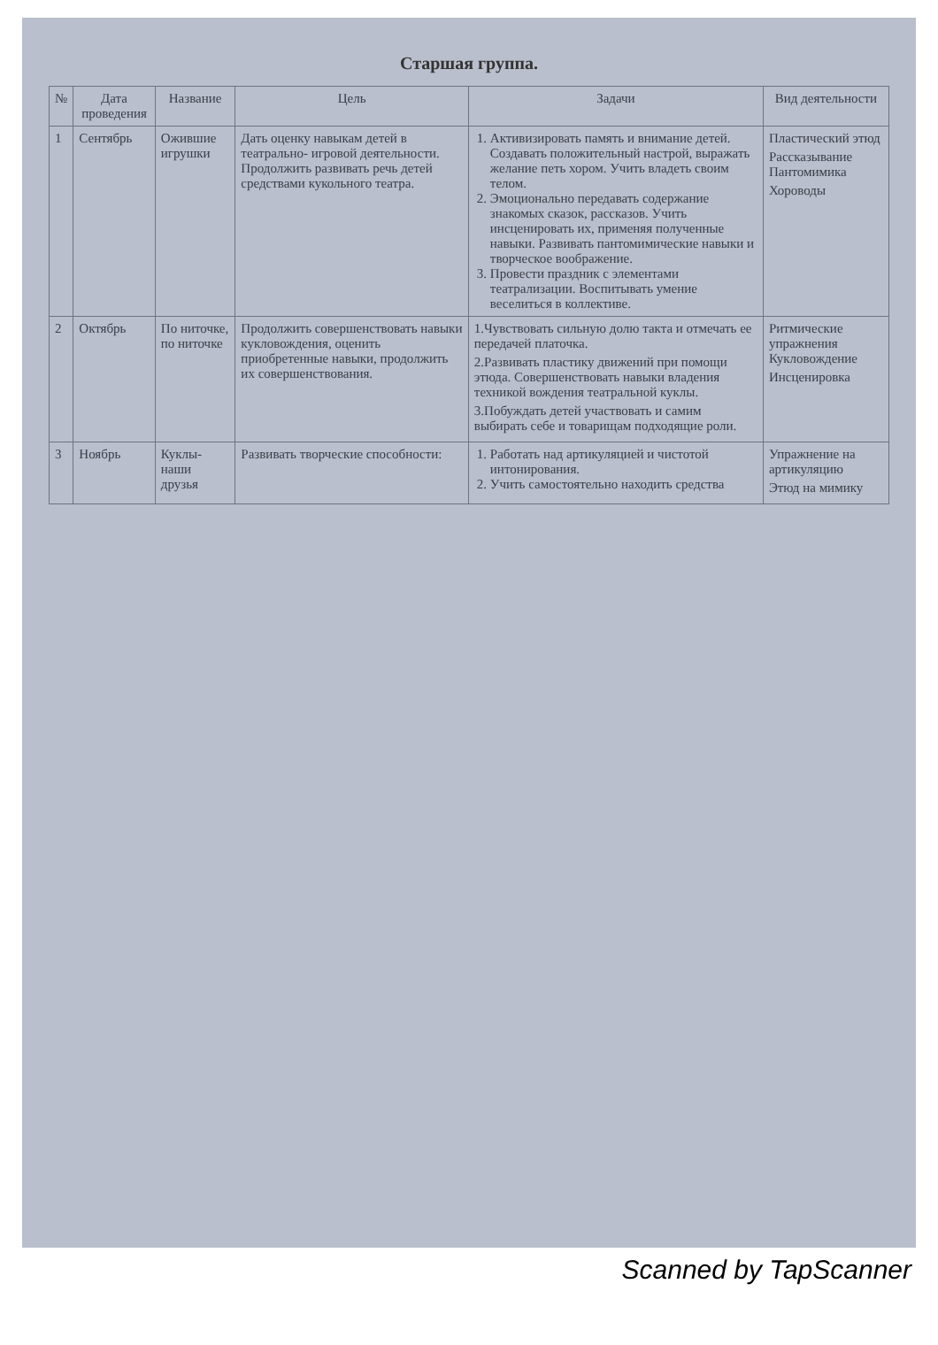Старшая группа.
| № | Дата проведения | Название | Цель | Задачи | Вид деятельности |
| --- | --- | --- | --- | --- | --- |
| 1 | Сентябрь | Ожившие игрушки | Дать оценку навыкам детей в театрально- игровой деятельности. Продолжить развивать речь детей средствами кукольного театра. | 1. Активизировать память и внимание детей. Создавать положительный настрой, выражать желание петь хором. Учить владеть своим телом. 2. Эмоционально передавать содержание знакомых сказок, рассказов. Учить инсценировать их, применяя полученные навыки. Развивать пантомимические навыки и творческое воображение. 3. Провести праздник с элементами театрализации. Воспитывать умение веселиться в коллективе. | Пластический этюд Рассказывание Пантомимика Хороводы |
| 2 | Октябрь | По ниточке, по ниточке | Продолжить совершенствовать навыки кукловождения, оценить приобретенные навыки, продолжить их совершенствования. | 1.Чувствовать сильную долю такта и отмечать ее передачей платочка. 2.Развивать пластику движений при помощи этюда. Совершенствовать навыки владения техникой вождения театральной куклы. 3.Побуждать детей участвовать и самим выбирать себе и товарищам подходящие роли. | Ритмические упражнения Кукловождение Инсценировка |
| 3 | Ноябрь | Куклы- наши друзья | Развивать творческие способности: | 1. Работать над артикуляцией и чистотой интонирования. 2. Учить самостоятельно находить средства | Упражнение на артикуляцию Этюд на мимику |
Scanned by TapScanner